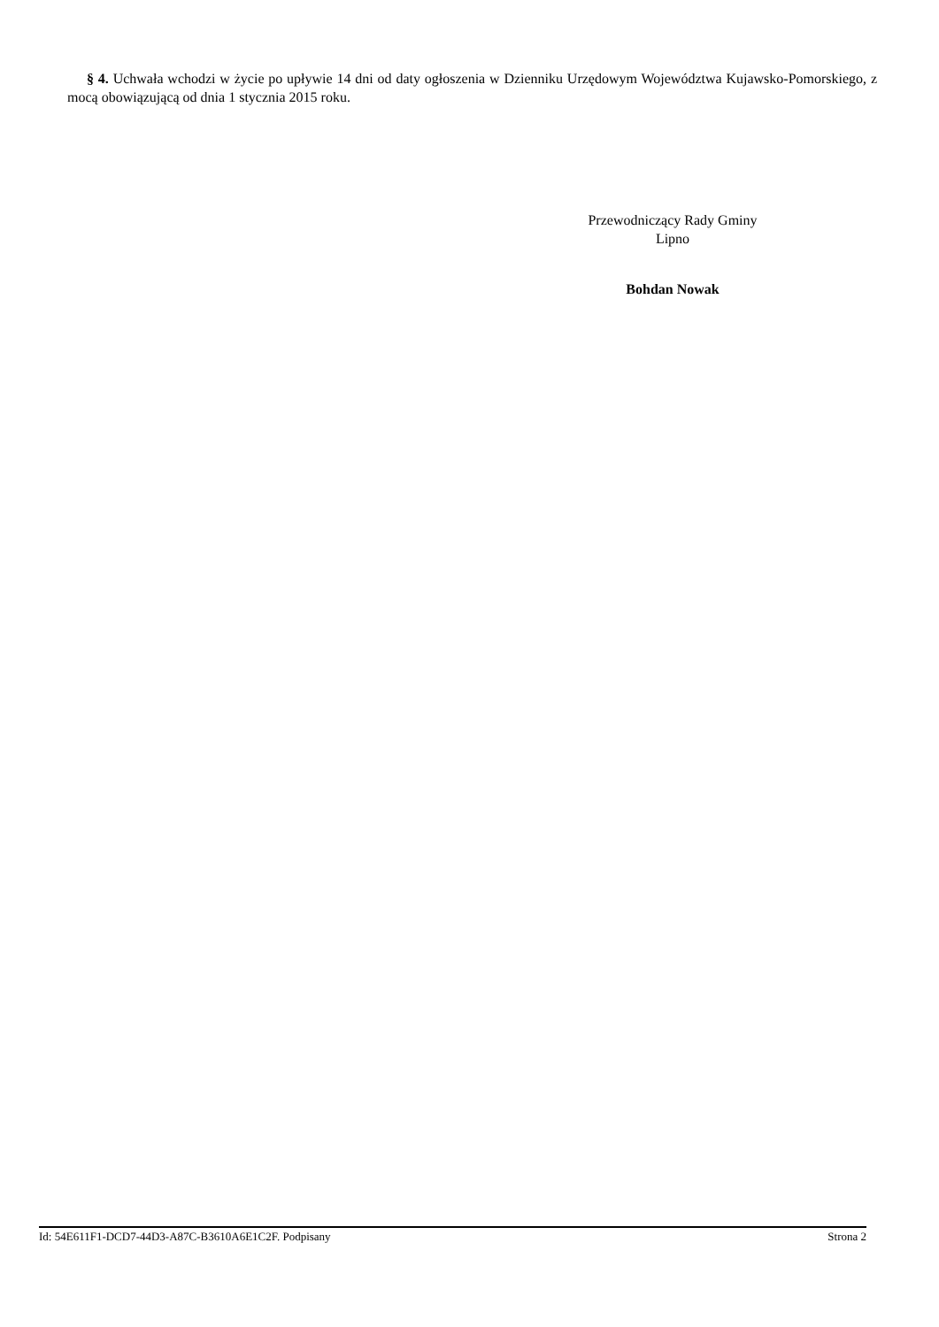§ 4. Uchwała wchodzi w życie po upływie 14 dni od daty ogłoszenia w Dzienniku Urzędowym Województwa Kujawsko-Pomorskiego, z mocą obowiązującą od dnia 1 stycznia 2015 roku.
Przewodniczący Rady Gminy
Lipno
Bohdan Nowak
Id: 54E611F1-DCD7-44D3-A87C-B3610A6E1C2F. Podpisany Strona 2